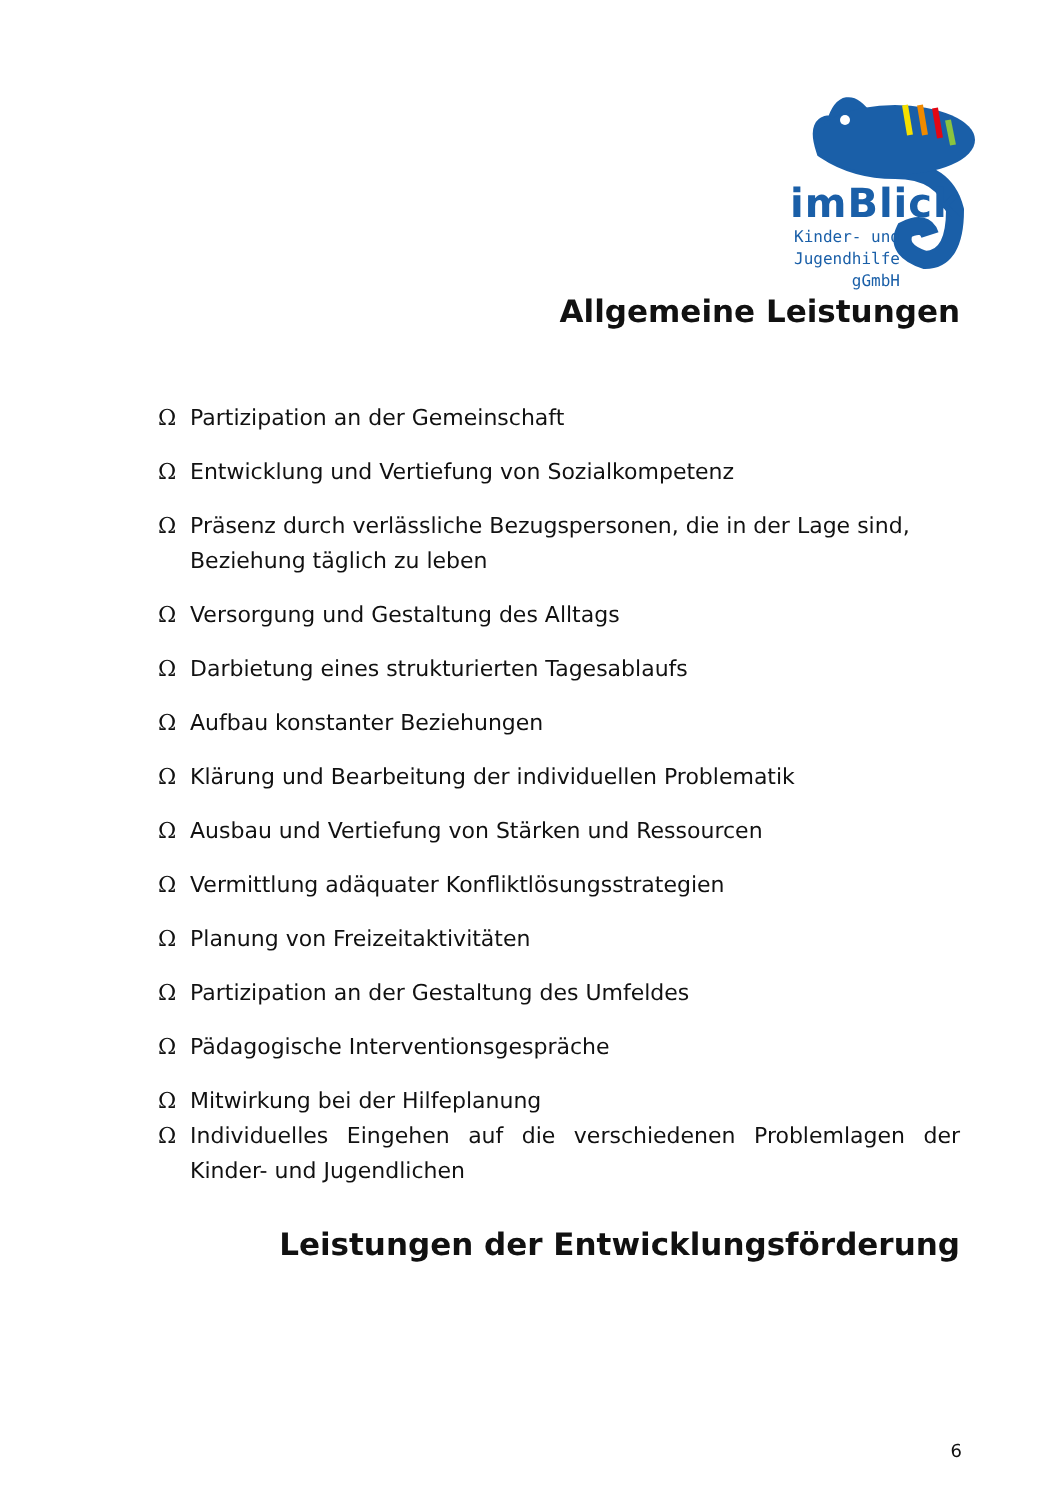imBlick
Kinder- und
Jugendhilfe
gGmbH
Allgemeine Leistungen
Ω Partizipation an der Gemeinschaft
Ω Entwicklung und Vertiefung von Sozialkompetenz
Ω Präsenz durch verlässliche Bezugspersonen, die in der Lage sind, Beziehung täglich zu leben
Ω Versorgung und Gestaltung des Alltags
Ω Darbietung eines strukturierten Tagesablaufs
Ω Aufbau konstanter Beziehungen
Ω Klärung und Bearbeitung der individuellen Problematik
Ω Ausbau und Vertiefung von Stärken und Ressourcen
Ω Vermittlung adäquater Konfliktlösungsstrategien
Ω Planung von Freizeitaktivitäten
Ω Partizipation an der Gestaltung des Umfeldes
Ω Pädagogische Interventionsgespräche
Ω Mitwirkung bei der Hilfeplanung
Ω Individuelles Eingehen auf die verschiedenen Problemlagen der Kinder- und Jugendlichen
Leistungen der Entwicklungsförderung
6